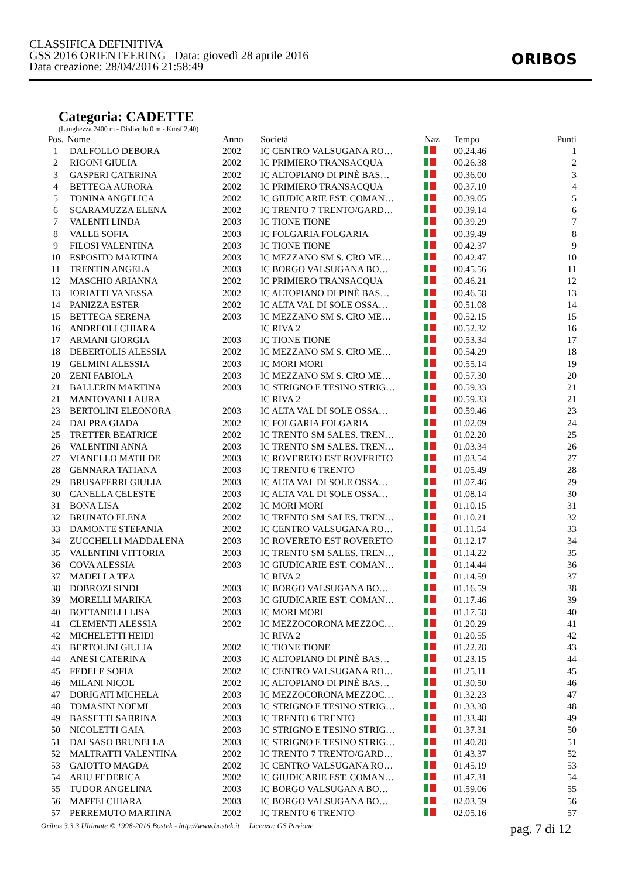CLASSIFICA DEFINITIVA
GSS 2016 ORIENTEERING Data: giovedì 28 aprile 2016
Data creazione: 28/04/2016 21:58:49
ORIBOS
Categoria: CADETTE
(Lunghezza 2400 m - Dislivello 0 m - Kmsf 2,40)
| Pos. | Nome | Anno | Società | Naz | Tempo | Punti |
| --- | --- | --- | --- | --- | --- | --- |
| 1 | DALFOLLO DEBORA | 2002 | IC CENTRO VALSUGANA RO… | | 00.24.46 | 1 |
| 2 | RIGONI GIULIA | 2002 | IC PRIMIERO TRANSACQUA | | 00.26.38 | 2 |
| 3 | GASPERI CATERINA | 2002 | IC ALTOPIANO DI PINÈ BAS… | | 00.36.00 | 3 |
| 4 | BETTEGA AURORA | 2002 | IC PRIMIERO TRANSACQUA | | 00.37.10 | 4 |
| 5 | TONINA ANGELICA | 2002 | IC GIUDICARIE EST. COMAN… | | 00.39.05 | 5 |
| 6 | SCARAMUZZA ELENA | 2002 | IC TRENTO 7 TRENTO/GARD… | | 00.39.14 | 6 |
| 7 | VALENTI LINDA | 2003 | IC TIONE TIONE | | 00.39.29 | 7 |
| 8 | VALLE SOFIA | 2003 | IC FOLGARIA FOLGARIA | | 00.39.49 | 8 |
| 9 | FILOSI VALENTINA | 2003 | IC TIONE TIONE | | 00.42.37 | 9 |
| 10 | ESPOSITO MARTINA | 2003 | IC MEZZANO SM S. CRO ME… | | 00.42.47 | 10 |
| 11 | TRENTIN ANGELA | 2003 | IC BORGO VALSUGANA BO… | | 00.45.56 | 11 |
| 12 | MASCHIO ARIANNA | 2002 | IC PRIMIERO TRANSACQUA | | 00.46.21 | 12 |
| 13 | IORIATTI VANESSA | 2002 | IC ALTOPIANO DI PINÈ BAS… | | 00.46.58 | 13 |
| 14 | PANIZZA ESTER | 2002 | IC ALTA VAL DI SOLE OSSA… | | 00.51.08 | 14 |
| 15 | BETTEGA SERENA | 2003 | IC MEZZANO SM S. CRO ME… | | 00.52.15 | 15 |
| 16 | ANDREOLI CHIARA | | IC RIVA 2 | | 00.52.32 | 16 |
| 17 | ARMANI GIORGIA | 2003 | IC TIONE TIONE | | 00.53.34 | 17 |
| 18 | DEBERTOLIS ALESSIA | 2002 | IC MEZZANO SM S. CRO ME… | | 00.54.29 | 18 |
| 19 | GELMINI ALESSIA | 2003 | IC MORI MORI | | 00.55.14 | 19 |
| 20 | ZENI FABIOLA | 2003 | IC MEZZANO SM S. CRO ME… | | 00.57.30 | 20 |
| 21 | BALLERIN MARTINA | 2003 | IC STRIGNO E TESINO STRIG… | | 00.59.33 | 21 |
| 21 | MANTOVANI LAURA | | IC RIVA 2 | | 00.59.33 | 21 |
| 23 | BERTOLINI ELEONORA | 2003 | IC ALTA VAL DI SOLE OSSA… | | 00.59.46 | 23 |
| 24 | DALPRA GIADA | 2002 | IC FOLGARIA FOLGARIA | | 01.02.09 | 24 |
| 25 | TRETTER BEATRICE | 2002 | IC TRENTO SM SALES. TREN… | | 01.02.20 | 25 |
| 26 | VALENTINI ANNA | 2003 | IC TRENTO SM SALES. TREN… | | 01.03.34 | 26 |
| 27 | VIANELLO MATILDE | 2003 | IC ROVERETO EST ROVERETO | | 01.03.54 | 27 |
| 28 | GENNARA TATIANA | 2003 | IC TRENTO 6 TRENTO | | 01.05.49 | 28 |
| 29 | BRUSAFERRI GIULIA | 2003 | IC ALTA VAL DI SOLE OSSA… | | 01.07.46 | 29 |
| 30 | CANELLA CELESTE | 2003 | IC ALTA VAL DI SOLE OSSA… | | 01.08.14 | 30 |
| 31 | BONA LISA | 2002 | IC MORI MORI | | 01.10.15 | 31 |
| 32 | BRUNATO ELENA | 2002 | IC TRENTO SM SALES. TREN… | | 01.10.21 | 32 |
| 33 | DAMONTE STEFANIA | 2002 | IC CENTRO VALSUGANA RO… | | 01.11.54 | 33 |
| 34 | ZUCCHELLI MADDALENA | 2003 | IC ROVERETO EST ROVERETO | | 01.12.17 | 34 |
| 35 | VALENTINI VITTORIA | 2003 | IC TRENTO SM SALES. TREN… | | 01.14.22 | 35 |
| 36 | COVA ALESSIA | 2003 | IC GIUDICARIE EST. COMAN… | | 01.14.44 | 36 |
| 37 | MADELLA TEA | | IC RIVA 2 | | 01.14.59 | 37 |
| 38 | DOBROZI SINDI | 2003 | IC BORGO VALSUGANA BO… | | 01.16.59 | 38 |
| 39 | MORELLI MARIKA | 2003 | IC GIUDICARIE EST. COMAN… | | 01.17.46 | 39 |
| 40 | BOTTANELLI LISA | 2003 | IC MORI MORI | | 01.17.58 | 40 |
| 41 | CLEMENTI ALESSIA | 2002 | IC MEZZOCORONA MEZZOC… | | 01.20.29 | 41 |
| 42 | MICHELETTI HEIDI | | IC RIVA 2 | | 01.20.55 | 42 |
| 43 | BERTOLINI GIULIA | 2002 | IC TIONE TIONE | | 01.22.28 | 43 |
| 44 | ANESI CATERINA | 2003 | IC ALTOPIANO DI PINÈ BAS… | | 01.23.15 | 44 |
| 45 | FEDELE SOFIA | 2002 | IC CENTRO VALSUGANA RO… | | 01.25.11 | 45 |
| 46 | MILANI NICOL | 2002 | IC ALTOPIANO DI PINÈ BAS… | | 01.30.50 | 46 |
| 47 | DORIGATI MICHELA | 2003 | IC MEZZOCORONA MEZZOC… | | 01.32.23 | 47 |
| 48 | TOMASINI NOEMI | 2003 | IC STRIGNO E TESINO STRIG… | | 01.33.38 | 48 |
| 49 | BASSETTI SABRINA | 2003 | IC TRENTO 6 TRENTO | | 01.33.48 | 49 |
| 50 | NICOLETTI GAIA | 2003 | IC STRIGNO E TESINO STRIG… | | 01.37.31 | 50 |
| 51 | DALSASO BRUNELLA | 2003 | IC STRIGNO E TESINO STRIG… | | 01.40.28 | 51 |
| 52 | MALTRATTI VALENTINA | 2002 | IC TRENTO 7 TRENTO/GARD… | | 01.43.37 | 52 |
| 53 | GAIOTTO MAGDA | 2002 | IC CENTRO VALSUGANA RO… | | 01.45.19 | 53 |
| 54 | ARIU FEDERICA | 2002 | IC GIUDICARIE EST. COMAN… | | 01.47.31 | 54 |
| 55 | TUDOR ANGELINA | 2003 | IC BORGO VALSUGANA BO… | | 01.59.06 | 55 |
| 56 | MAFFEI CHIARA | 2003 | IC BORGO VALSUGANA BO… | | 02.03.59 | 56 |
| 57 | PERREMUTO MARTINA | 2002 | IC TRENTO 6 TRENTO | | 02.05.16 | 57 |
Oribos 3.3.3 Ultimate © 1998-2016 Bostek - http://www.bostek.it Licenza: GS Pavione pag. 7 di 12